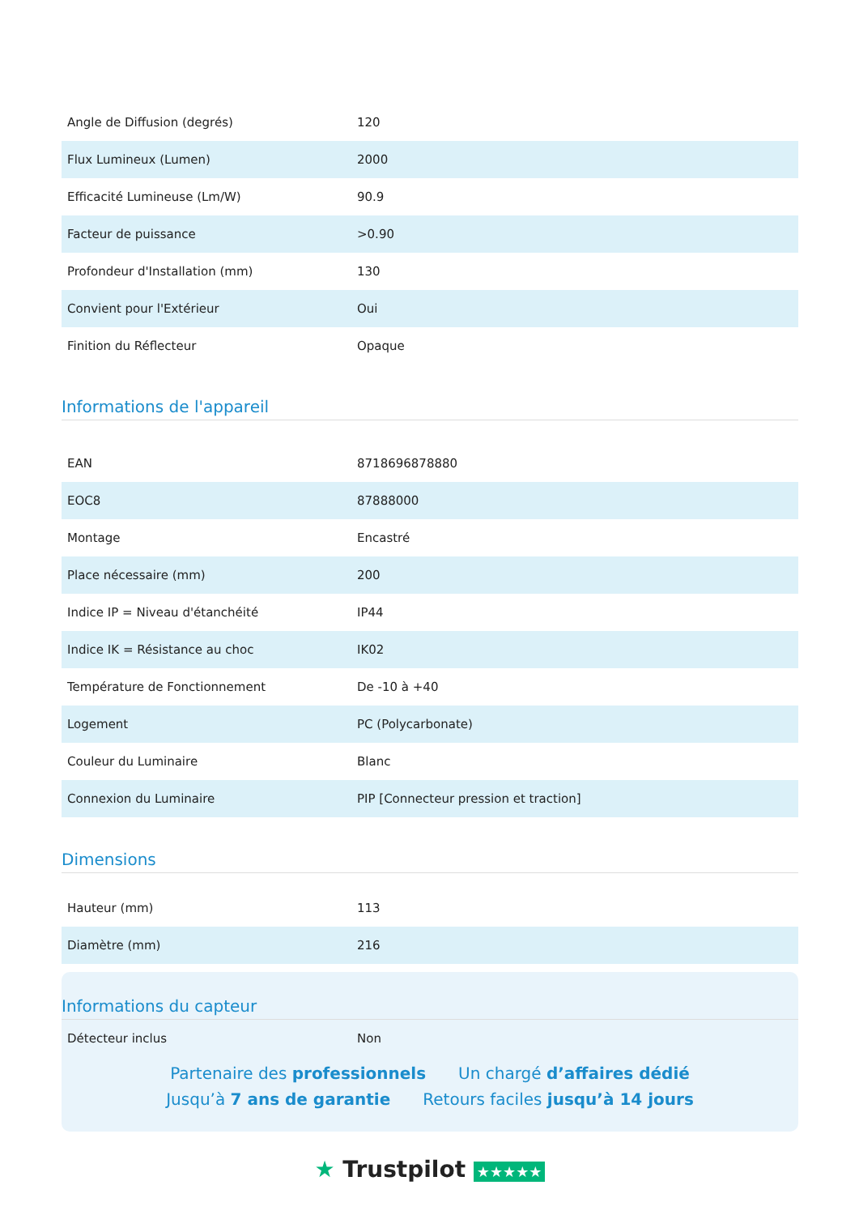| Angle de Diffusion (degrés) | 120 |
| Flux Lumineux (Lumen) | 2000 |
| Efficacité Lumineuse (Lm/W) | 90.9 |
| Facteur de puissance | >0.90 |
| Profondeur d'Installation (mm) | 130 |
| Convient pour l'Extérieur | Oui |
| Finition du Réflecteur | Opaque |
Informations de l'appareil
| EAN | 8718696878880 |
| EOC8 | 87888000 |
| Montage | Encastré |
| Place nécessaire (mm) | 200 |
| Indice IP = Niveau d'étanchéité | IP44 |
| Indice IK = Résistance au choc | IK02 |
| Température de Fonctionnement | De -10 à +40 |
| Logement | PC (Polycarbonate) |
| Couleur du Luminaire | Blanc |
| Connexion du Luminaire | PIP [Connecteur pression et traction] |
Dimensions
| Hauteur (mm) | 113 |
| Diamètre (mm) | 216 |
Informations du capteur
| Détecteur inclus | Non |
Partenaire des professionnels Un chargé d’affaires dédié
Jusqu’à 7 ans de garantie Retours faciles jusqu’à 14 jours
★ Trustpilot ★★★★★